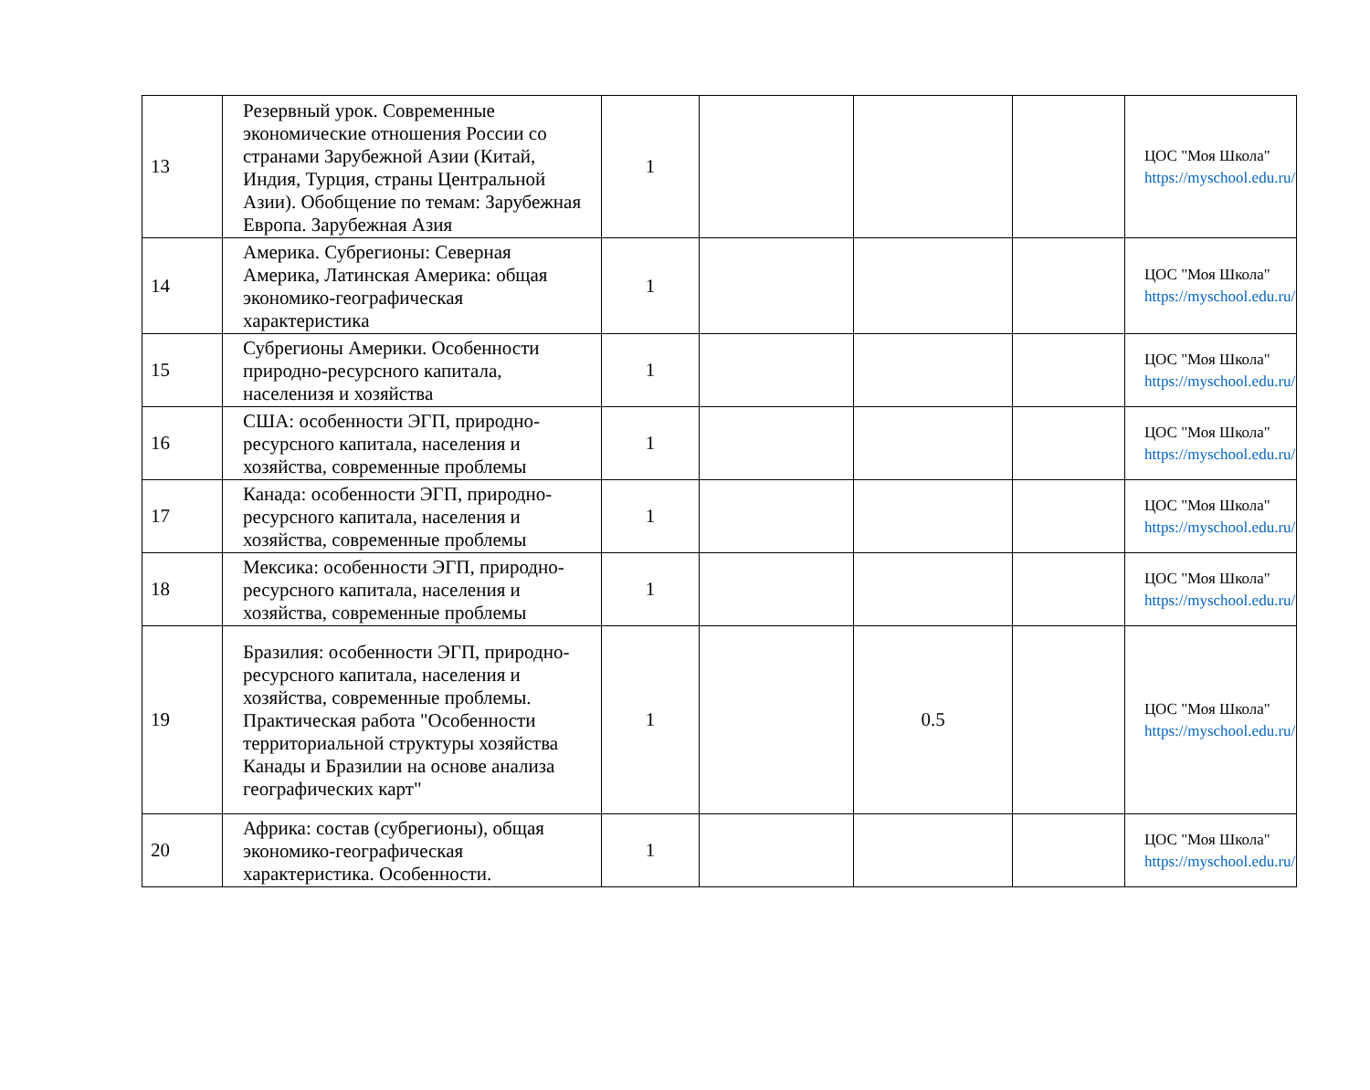| 13 | Резервный урок. Современные экономические отношения России со странами Зарубежной Азии (Китай, Индия, Турция, страны Центральной Азии). Обобщение по темам: Зарубежная Европа. Зарубежная Азия | 1 | | | | ЦОС "Моя Школа" https://myschool.edu.ru/ |
| 14 | Америка. Субрегионы: Северная Америка, Латинская Америка: общая экономико-географическая характеристика | 1 | | | | ЦОС "Моя Школа" https://myschool.edu.ru/ |
| 15 | Субрегионы Америки. Особенности природно-ресурсного капитала, населенизя и хозяйства | 1 | | | | ЦОС "Моя Школа" https://myschool.edu.ru/ |
| 16 | США: особенности ЭГП, природно-ресурсного капитала, населения и хозяйства, современные проблемы | 1 | | | | ЦОС "Моя Школа" https://myschool.edu.ru/ |
| 17 | Канада: особенности ЭГП, природно-ресурсного капитала, населения и хозяйства, современные проблемы | 1 | | | | ЦОС "Моя Школа" https://myschool.edu.ru/ |
| 18 | Мексика: особенности ЭГП, природно-ресурсного капитала, населения и хозяйства, современные проблемы | 1 | | | | ЦОС "Моя Школа" https://myschool.edu.ru/ |
| 19 | Бразилия: особенности ЭГП, природно-ресурсного капитала, населения и хозяйства, современные проблемы. Практическая работа "Особенности территориальной структуры хозяйства Канады и Бразилии на основе анализа географических карт" | 1 | | 0.5 | | ЦОС "Моя Школа" https://myschool.edu.ru/ |
| 20 | Африка: состав (субрегионы), общая экономико-географическая характеристика. Особенности. | 1 | | | | ЦОС "Моя Школа" https://myschool.edu.ru/ |